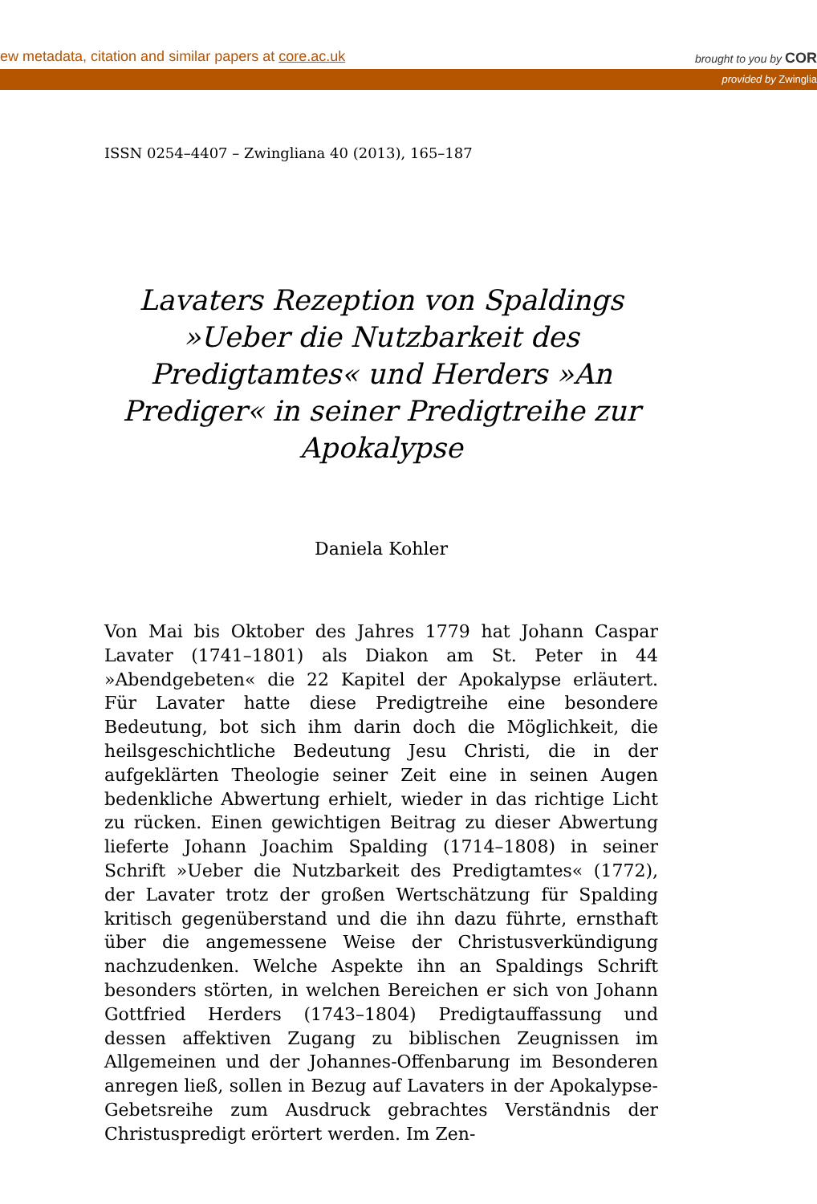ew metadata, citation and similar papers at core.ac.uk brought to you by COR
provided by Zwinglia
ISSN 0254–4407 – Zwingliana 40 (2013), 165–187
Lavaters Rezeption von Spaldings »Ueber die Nutzbarkeit des Predigtamtes« und Herders »An Prediger« in seiner Predigtreihe zur Apokalypse
Daniela Kohler
Von Mai bis Oktober des Jahres 1779 hat Johann Caspar Lavater (1741–1801) als Diakon am St. Peter in 44 »Abendgebeten« die 22 Kapitel der Apokalypse erläutert. Für Lavater hatte diese Predigtreihe eine besondere Bedeutung, bot sich ihm darin doch die Möglichkeit, die heilsgeschichtliche Bedeutung Jesu Christi, die in der aufgeklärten Theologie seiner Zeit eine in seinen Augen bedenkliche Abwertung erhielt, wieder in das richtige Licht zu rücken. Einen gewichtigen Beitrag zu dieser Abwertung lieferte Johann Joachim Spalding (1714–1808) in seiner Schrift »Ueber die Nutzbarkeit des Predigtamtes« (1772), der Lavater trotz der großen Wertschätzung für Spalding kritisch gegenüberstand und die ihn dazu führte, ernsthaft über die angemessene Weise der Christusverkündigung nachzudenken. Welche Aspekte ihn an Spaldings Schrift besonders störten, in welchen Bereichen er sich von Johann Gottfried Herders (1743–1804) Predigtauffassung und dessen affektiven Zugang zu biblischen Zeugnissen im Allgemeinen und der Johannes-Offenbarung im Besonderen anregen ließ, sollen in Bezug auf Lavaters in der Apokalypse-Gebetsreihe zum Ausdruck gebrachtes Verständnis der Christuspredigt erörtert werden. Im Zen-